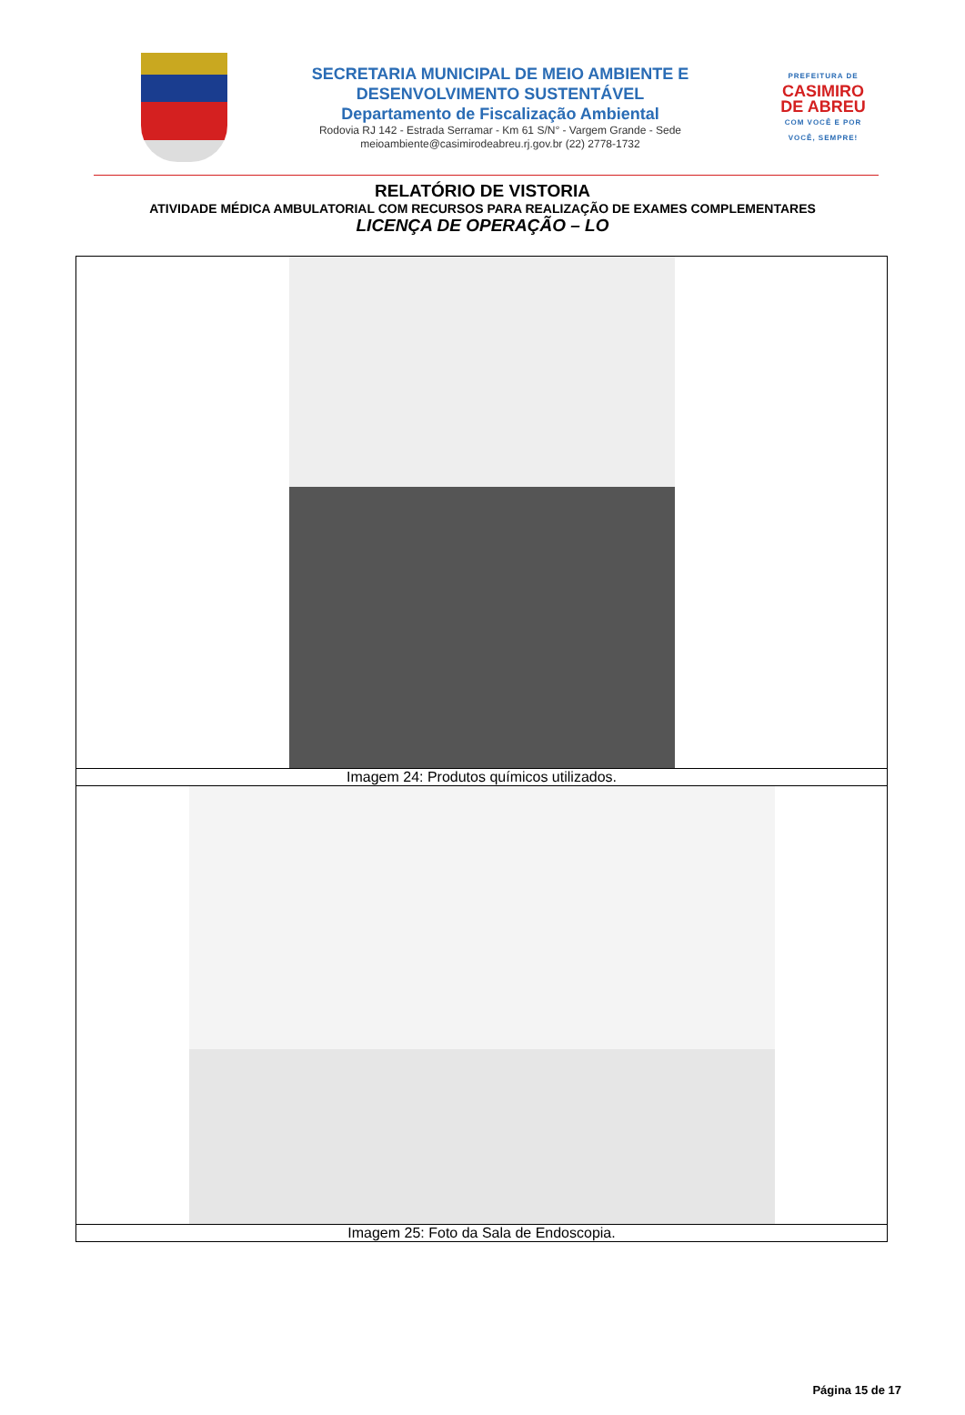SECRETARIA MUNICIPAL DE MEIO AMBIENTE E
DESENVOLVIMENTO SUSTENTÁVEL
Departamento de Fiscalização Ambiental
Rodovia RJ 142 - Estrada Serramar - Km 61 S/N° - Vargem Grande - Sede
meioambiente@casimirodeabreu.rj.gov.br (22) 2778-1732
PREFEITURA DE
CASIMIRO
DE ABREU
COM VOCÊ E POR VOCÊ, SEMPRE!
RELATÓRIO DE VISTORIA
ATIVIDADE MÉDICA AMBULATORIAL COM RECURSOS PARA REALIZAÇÃO DE EXAMES COMPLEMENTARES
LICENÇA DE OPERAÇÃO – LO
| Imagem 24: Produtos químicos utilizados. |
| Imagem 25: Foto da Sala de Endoscopia. |
Página 15 de 17